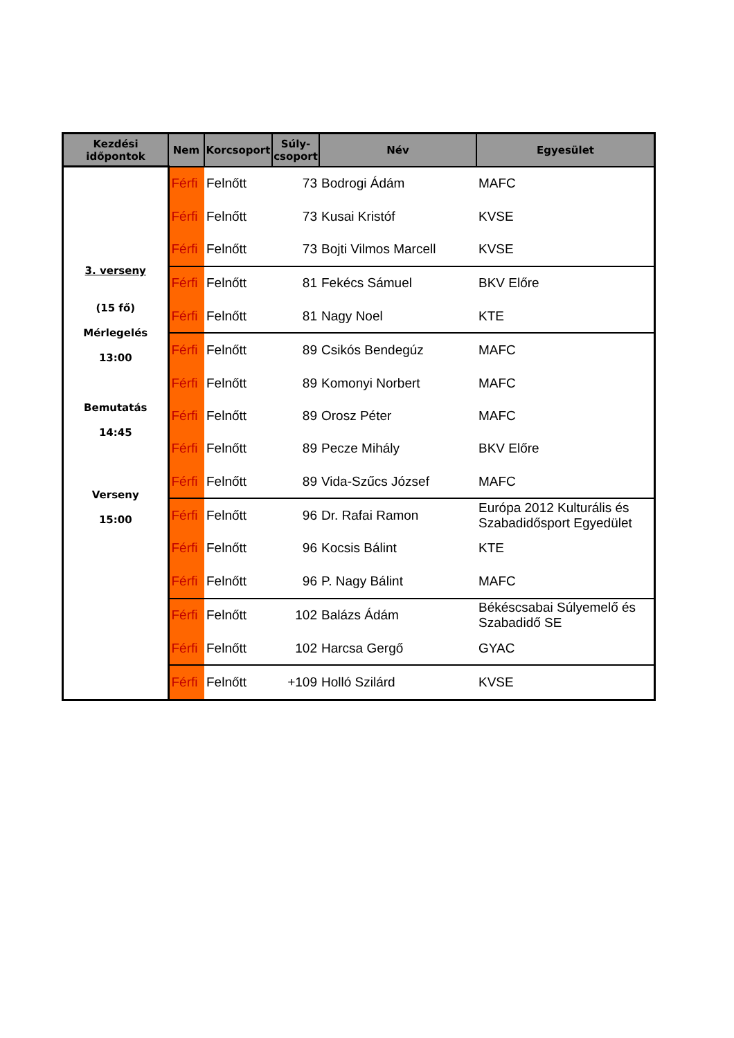| Kezdési időpontok | Nem | Korcsoport | Súly- csoport | Név | Egyesület |
| --- | --- | --- | --- | --- | --- |
| 3. verseny (15 fő) Mérlegelés 13:00 Bemutatás 14:45 Verseny 15:00 | Férfi | Felnőtt | 73 | Bodrogi Ádám | MAFC |
| | Férfi | Felnőtt | 73 | Kusai Kristóf | KVSE |
| | Férfi | Felnőtt | 73 | Bojti Vilmos Marcell | KVSE |
| | Férfi | Felnőtt | 81 | Fekécs Sámuel | BKV Előre |
| | Férfi | Felnőtt | 81 | Nagy Noel | KTE |
| | Férfi | Felnőtt | 89 | Csikós Bendegúz | MAFC |
| | Férfi | Felnőtt | 89 | Komonyi Norbert | MAFC |
| | Férfi | Felnőtt | 89 | Orosz Péter | MAFC |
| | Férfi | Felnőtt | 89 | Pecze Mihály | BKV Előre |
| | Férfi | Felnőtt | 89 | Vida-Szűcs József | MAFC |
| | Férfi | Felnőtt | 96 | Dr. Rafai Ramon | Európa 2012 Kulturális és Szabadidősport Egyedület |
| | Férfi | Felnőtt | 96 | Kocsis Bálint | KTE |
| | Férfi | Felnőtt | 96 | P. Nagy Bálint | MAFC |
| | Férfi | Felnőtt | 102 | Balázs Ádám | Békéscsabai Súlyemelő és Szabadidő SE |
| | Férfi | Felnőtt | 102 | Harcsa Gergő | GYAC |
| | Férfi | Felnőtt | +109 | Holló Szilárd | KVSE |